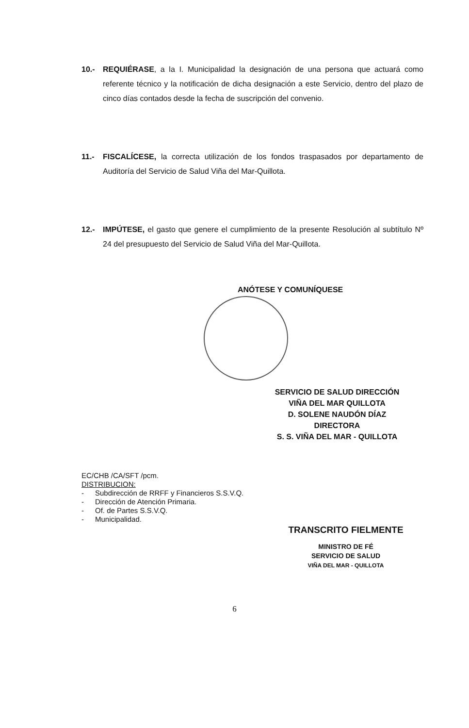10.- REQUIÉRASE, a la I. Municipalidad la designación de una persona que actuará como referente técnico y la notificación de dicha designación a este Servicio, dentro del plazo de cinco días contados desde la fecha de suscripción del convenio.
11.- FISCALÍCESE, la correcta utilización de los fondos traspasados por departamento de Auditoría del Servicio de Salud Viña del Mar-Quillota.
12.- IMPÚTESE, el gasto que genere el cumplimiento de la presente Resolución al subtítulo Nº 24 del presupuesto del Servicio de Salud Viña del Mar-Quillota.
ANÓTESE Y COMUNÍQUESE
SERVICIO DE SALUD DIRECCIÓN VIÑA DEL MAR QUILLOTA
D. SOLENE NAUDÓN DÍAZ
DIRECTORA
S. S. VIÑA DEL MAR - QUILLOTA
EC/CHB /CA/SFT /pcm.
DISTRIBUCION:
- Subdirección de RRFF y Financieros S.S.V.Q.
- Dirección de Atención Primaria.
- Of. de Partes S.S.V.Q.
- Municipalidad.
TRANSCRITO FIELMENTE
MINISTRO DE FÉ
SERVICIO DE SALUD
VIÑA DEL MAR - QUILLOTA
6